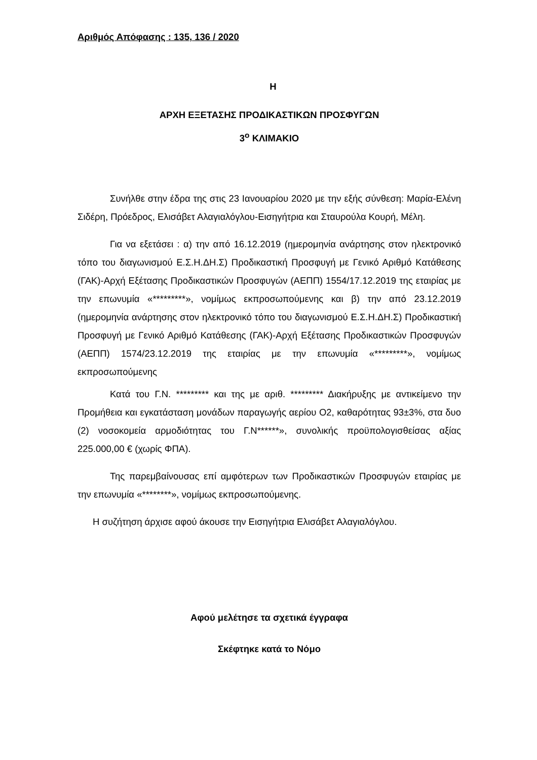Αριθμός Απόφασης : 135, 136 / 2020
Η
ΑΡΧΗ ΕΞΕΤΑΣΗΣ ΠΡΟΔΙΚΑΣΤΙΚΩΝ ΠΡΟΣΦΥΓΩΝ
3<sup>ο</sup> ΚΛΙΜΑΚΙΟ
Συνήλθε στην έδρα της στις 23 Ιανουαρίου 2020 με την εξής σύνθεση: Μαρία-Ελένη Σιδέρη, Πρόεδρος, Ελισάβετ Αλαγιαλόγλου-Εισηγήτρια και Σταυρούλα Κουρή, Μέλη.
Για να εξετάσει : α) την από 16.12.2019 (ημερομηνία ανάρτησης στον ηλεκτρονικό τόπο του διαγωνισμού Ε.Σ.Η.ΔΗ.Σ) Προδικαστική Προσφυγή με Γενικό Αριθμό Κατάθεσης (ΓΑΚ)-Αρχή Εξέτασης Προδικαστικών Προσφυγών (ΑΕΠΠ) 1554/17.12.2019 της εταιρίας με την επωνυμία «*********», νομίμως εκπροσωπούμενης και β) την από 23.12.2019 (ημερομηνία ανάρτησης στον ηλεκτρονικό τόπο του διαγωνισμού Ε.Σ.Η.ΔΗ.Σ) Προδικαστική Προσφυγή με Γενικό Αριθμό Κατάθεσης (ΓΑΚ)-Αρχή Εξέτασης Προδικαστικών Προσφυγών (ΑΕΠΠ) 1574/23.12.2019 της εταιρίας με την επωνυμία «*********», νομίμως εκπροσωπούμενης
Κατά του Γ.Ν. ********* και της με αριθ. ********* Διακήρυξης με αντικείμενο την Προμήθεια και εγκατάσταση μονάδων παραγωγής αερίου Ο2, καθαρότητας 93±3%, στα δυο (2) νοσοκομεία αρμοδιότητας του Γ.Ν******», συνολικής προϋπολογισθείσας αξίας 225.000,00 € (χωρίς ΦΠΑ).
Της παρεμβαίνουσας επί αμφότερων των Προδικαστικών Προσφυγών εταιρίας με την επωνυμία «********», νομίμως εκπροσωπούμενης.
Η συζήτηση άρχισε αφού άκουσε την Εισηγήτρια Ελισάβετ Αλαγιαλόγλου.
Αφού μελέτησε τα σχετικά έγγραφα
Σκέφτηκε κατά το Νόμο